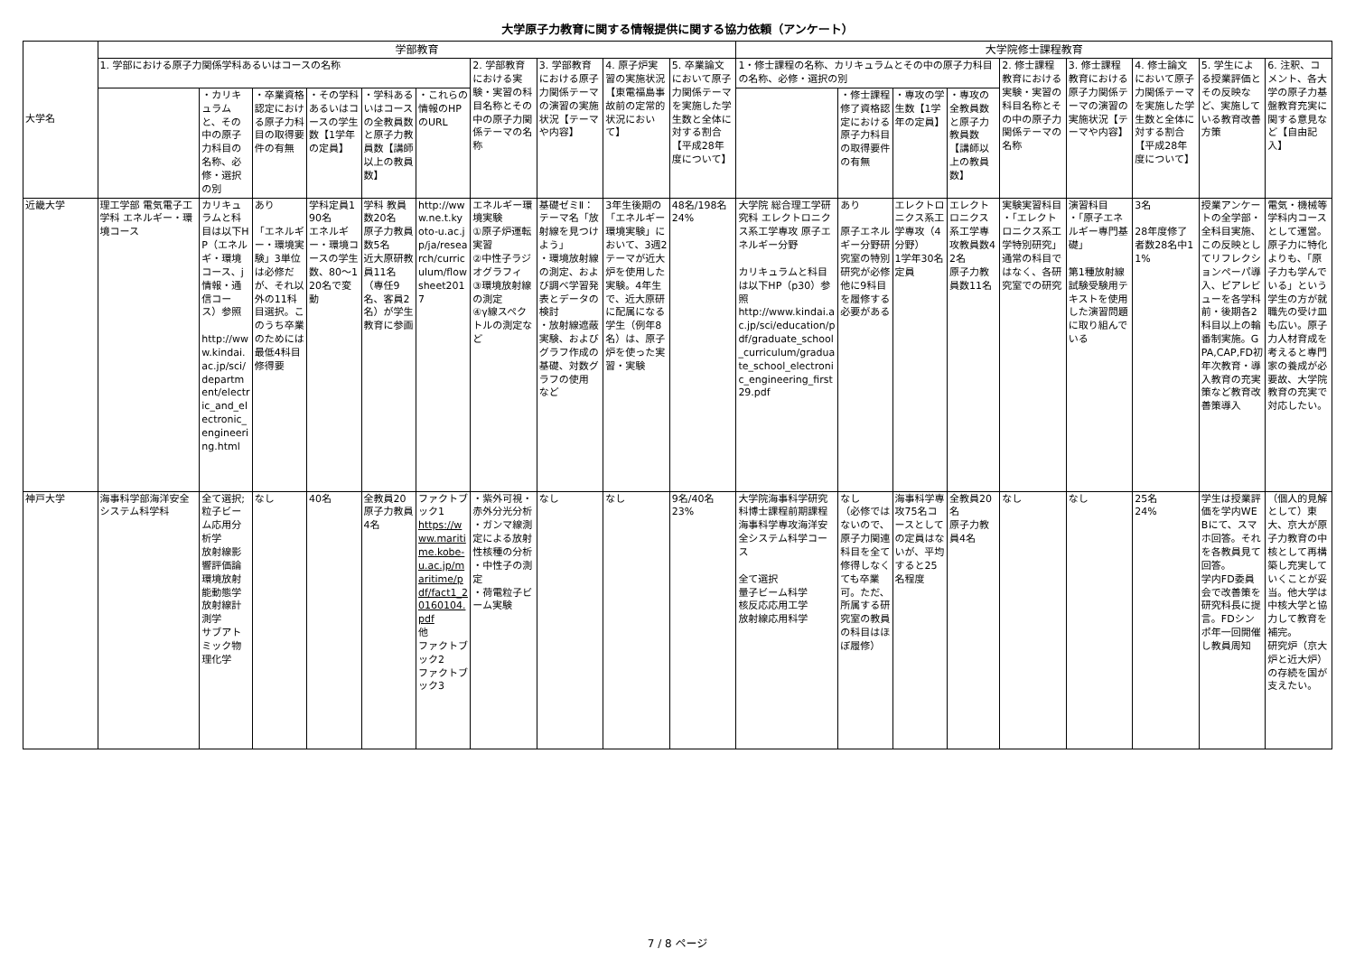大学原子力教育に関する情報提供に関する協力依頼（アンケート）
| 大学名 | 学部教育 | | | | | | | | | | 大学院修士課程教育 | | | | | | | | |
| --- | --- | --- | --- | --- | --- | --- | --- | --- | --- | --- | --- | --- | --- | --- | --- | --- | --- | --- | --- |
| | 1. 学部における原子力関係学科あるいはコースの名称 | | | | | | 2. 学部教育における実験・実習の科目名称とその中の原子力関係テーマの名称 | 3. 学部教育における原子力関係テーマの演習の実施状況【テーマや内容】 | 4. 原子炉実習の実施状況【東電福島事故前の定常的状況において】 | 5. 卒業論文において原子力関係テーマを実施した学生数と全体に対する割合【平成28年度について】 | 1・修士課程の名称、カリキュラムとその中の原子力科目の名称、必修・選択の別 | | | | 2. 修士課程教育における実験・実習の科目名称とその中の原子力関係テーマの名称 | 3. 修士課程教育における原子力関係テーマの演習の実施状況【テーマや内容】 | 4. 修士論文において原子力関係テーマを実施した学生数と全体に対する割合【平成28年度について】 | 5. 学生による授業評価とその反映など、実施している教育改善方策 | 6. 注釈、コメント、各大学の原子力基盤教育充実に関する意見など【自由記入】 |
| | | ・カリキュラムと、その中の原子力科目の名称、必修・選択の別 | ・卒業資格認定における原子力科目の取得要件の有無 | ・その学科あるいはコースの学生数【1学年の定員】 | ・学科あるいはコースの全教員数と原子力教員数【講師以上の教員数】 | ・これらの情報のHPのURL | | | | | | ・修士課程修了資格認定における原子力科目の取得要件の有無 | ・専攻の学生数【1学年の定員】 | ・専攻の全教員数と原子力教員数【講師以上の教員数】 | | | | | |
| 近畿大学 | 理工学部 電気電子工学科 エネルギー・環境コース | カリキュラムと科目は以下HP（エネルギ・環境コース、j情報・通信コース）参照 http://www.kindai.ac.jp/sci/department/electric_and_electronic_engineering.html | あり 「エネルギー・環境実験」3単位は必修だが、それ以外の11科目選択。このうち卒業のためには最低4科目修得要 | 学科定員190名 エネルギー・環境コースの学生数、80～120名で変動 | 学科 教員数20名 原子力教員数5名 近大原研教員11名（専任9名、客員2名）が学生教育に参画 | http://www.ne.t.kyoto-u.ac.jp/ja/research/curriculum/flowsheet2017 | エネルギー環境実験 ①原子炉運転実習 ②中性子ラジオグラフィ ③環境放射線の測定 ④γ線スペクトルの測定など | 基礎ゼミⅡ：テーマ名「放射線を見つけよう」 ・環境放射線の測定、および調べ学習発表とデータの検討 ・放射線遮蔽実験、およびグラフ作成の基礎、対数グラフの使用 など | 3年生後期の「エネルギー環境実験」において、3週2テーマが近大炉を使用した実験。4年生で、近大原研に配属になる学生（例年8名）は、原子炉を使った実習・実験 | 48名/198名 24% | 大学院 総合理工学研究科 エレクトロニクス系工学専攻 原子エネルギー分野 カリキュラムと科目は以下HP（p30）参照 http://www.kindai.ac.jp/sci/education/pdf/graduate_school_curriculum/graduate_school_electronic_engineering_first29.pdf | あり 原子エネルギー分野研究室の特別研究が必修他に9科目を履修する必要がある | エレクトロニクス系工学専攻（4分野） 1学年30名定員 | エレクトロニクス系工学専攻教員数42名 原子力教員数11名 | 実験実習科目 ・「エレクトロニクス系工学特別研究」 通常の科目ではなく、各研究室での研究 | 演習科目 ・「原子エネルギー専門基礎」 第1種放射線試験受験用テキストを使用した演習問題に取り組んでいる | 3名 28年度修了者数28名中11% | 授業アンケートの全学部・全科目実施、この反映としてリフレクションペーパ導入、ピアレビューを各学科前・後期各2科目以上の輪番制実施。GPA,CAP,FD初年次教育・導入教育の充実策など教育改善策導入 | 電気・機械等学科内コースとして運営。原子力に特化よりも、「原子力も学んでいる」という学生の方が就職先の受け皿も広い。原子力人材育成を考えると専門家の養成が必要故、大学院教育の充実で対応したい。 |
| 神戸大学 | 海事科学部海洋安全システム科学科 | 全て選択; 粒子ビーム応用分析学 放射線影響評価論 環境放射能動態学 放射線計測学 サブアトミック物理化学 | なし | 40名 | 全教員20 原子力教員4名 | ファクトブック1 https://www.maritime.kobe-u.ac.jp/maritime/pdf/fact1_20160104.pdf 他 ファクトブック2 ファクトブック3 | ・紫外可視・赤外分光分析 ・ガンマ線測定による放射性核種の分析 ・中性子の測定 ・荷電粒子ビーム実験 | なし | なし | 9名/40名 23% | 大学院海事科学研究科博士課程前期課程海事科学専攻海洋安全システム科学コース 全て選択 量子ビーム科学 核反応応用工学 放射線応用科学 | なし （必修ではないので、原子力関連科目を全て修得しなくても卒業可。ただ、所属する研究室の教員の科目はほぼ履修） | 海事科学専攻75名コースとしての定員はないが、平均すると25名程度 | 全教員20名 原子力教員4名 | なし | なし | 25名 24% | 学生は授業評価を学内WEBにて、スマホ回答。それを各教員見て回答。 学内FD委員会で改善策を研究科長に提言。FDシンポ年一回開催し教員周知 | （個人的見解として）東大、京大が原子力教育の中核として再構築し充実していくことが妥当。他大学は中核大学と協力して教育を補完。 研究炉（京大炉と近大炉）の存続を国が支えたい。 |
7 / 8 ページ